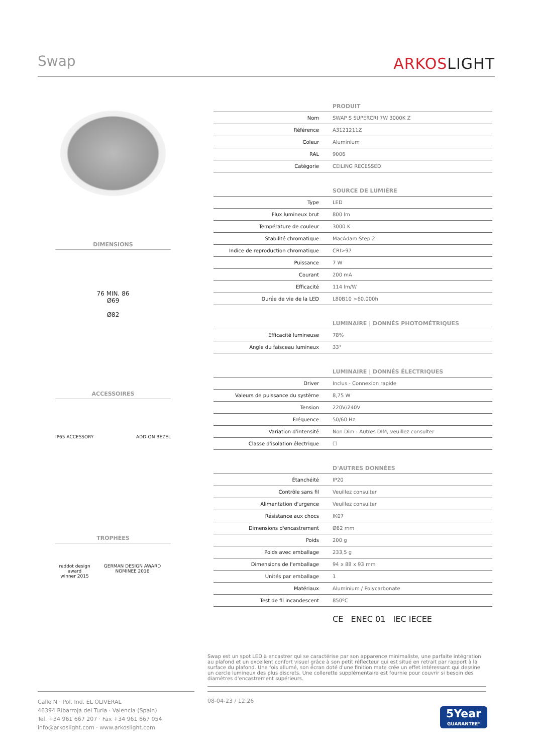Swap ARKOSLIGHT
DIMENSIONS
76 MIN. 86
Ø69
Ø82
ACCESSOIRES
IP65 ACCESSORY ADD-ON BEZEL
TROPHÉES
reddot design award
winner 2015 GERMAN DESIGN AWARD NOMINEE 2016
| PRODUIT | |
| --- | --- |
| Nom | SWAP S SUPERCRI 7W 3000K Z |
| Référence | A3121211Z |
| Coleur | Aluminium |
| RAL | 9006 |
| Catégorie | CEILING RECESSED |
| SOURCE DE LUMIÈRE | |
| Type | LED |
| Flux lumineux brut | 800 lm |
| Température de couleur | 3000 K |
| Stabilité chromatique | MacAdam Step 2 |
| Indice de reproduction chromatique | CRI>97 |
| Puissance | 7 W |
| Courant | 200 mA |
| Efficacité | 114 lm/W |
| Durée de vie de la LED | L80B10 >60.000h |
| LUMINAIRE / DONNÉS PHOTOMÉTRIQUES | |
| Efficacité lumineuse | 78% |
| Angle du faisceau lumineux | 33° |
| LUMINAIRE / DONNÉS ÉLECTRIQUES | |
| Driver | Inclus - Connexion rapide |
| Valeurs de puissance du système | 8,75 W |
| Tension | 220V/240V |
| Fréquence | 50/60 Hz |
| Variation d'intensité | Non Dim - Autres DIM, veuillez consulter |
| Classe d'isolation électrique | ☐ |
| D'AUTRES DONNÉES | |
| Étanchéité | IP20 |
| Contrôle sans fil | Veuillez consulter |
| Alimentation d'urgence | Veuillez consulter |
| Résistance aux chocs | IK07 |
| Dimensions d'encastrement | Ø62 mm |
| Poids | 200 g |
| Poids avec emballage | 233,5 g |
| Dimensions de l'emballage | 94 x 88 x 93 mm |
| Unités par emballage | 1 |
| Matériaux | Aluminium / Polycarbonate |
| Test de fil incandescent | 850ºC |
CE ENEC 01 IEC IECEE
Swap est un spot LED à encastrer qui se caractérise par son apparence minimaliste, une parfaite intégration au plafond et un excellent confort visuel grâce à son petit réflecteur qui est situé en retrait par rapport à la surface du plafond. Une fois allumé, son écran doté d'une finition mate crée un effet intéressant qui dessine un cercle lumineux des plus discrets. Une collerette supplémentaire est fournie pour couvrir si besoin des diamètres d'encastrement supérieurs.
Calle N · Pol. Ind. EL OLIVERAL
46394 Ribarroja del Turia · Valencia (Spain)
Tel. +34 961 667 207 · Fax +34 961 667 054
info@arkoslight.com · www.arkoslight.com
08-04-23 / 12:26
5Year
GUARANTEE*